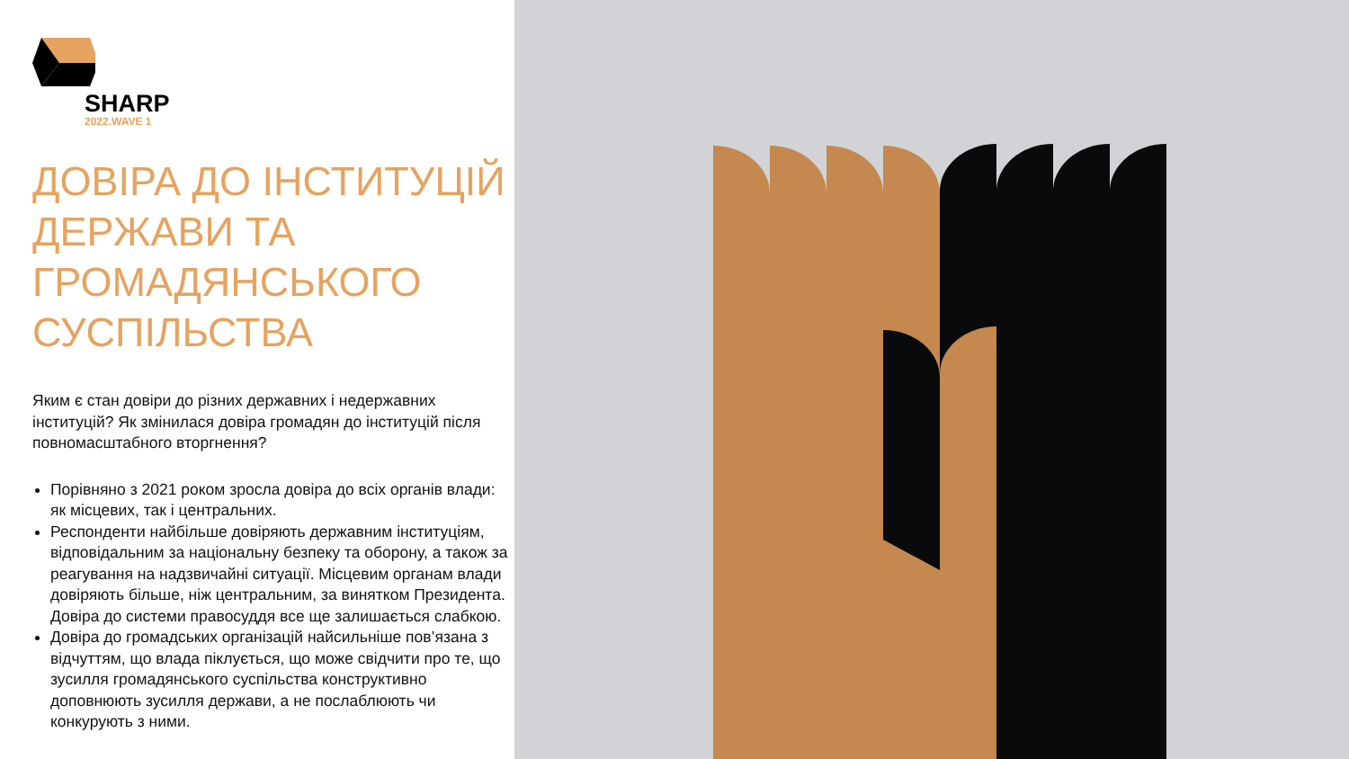SHARP
2022.WAVE 1
ДОВІРА ДО ІНСТИТУЦІЙ ДЕРЖАВИ ТА ГРОМАДЯНСЬКОГО СУСПІЛЬСТВА
Яким є стан довіри до різних державних і недержавних інституцій? Як змінилася довіра громадян до інституцій після повномасштабного вторгнення?
Порівняно з 2021 роком зросла довіра до всіх органів влади: як місцевих, так і центральних.
Респонденти найбільше довіряють державним інституціям, відповідальним за національну безпеку та оборону, а також за реагування на надзвичайні ситуації. Місцевим органам влади довіряють більше, ніж центральним, за винятком Президента. Довіра до системи правосуддя все ще залишається слабкою.
Довіра до громадських організацій найсильніше пов’язана з відчуттям, що влада піклується, що може свідчити про те, що зусилля громадянського суспільства конструктивно доповнюють зусилля держави, а не послаблюють чи конкурують з ними.